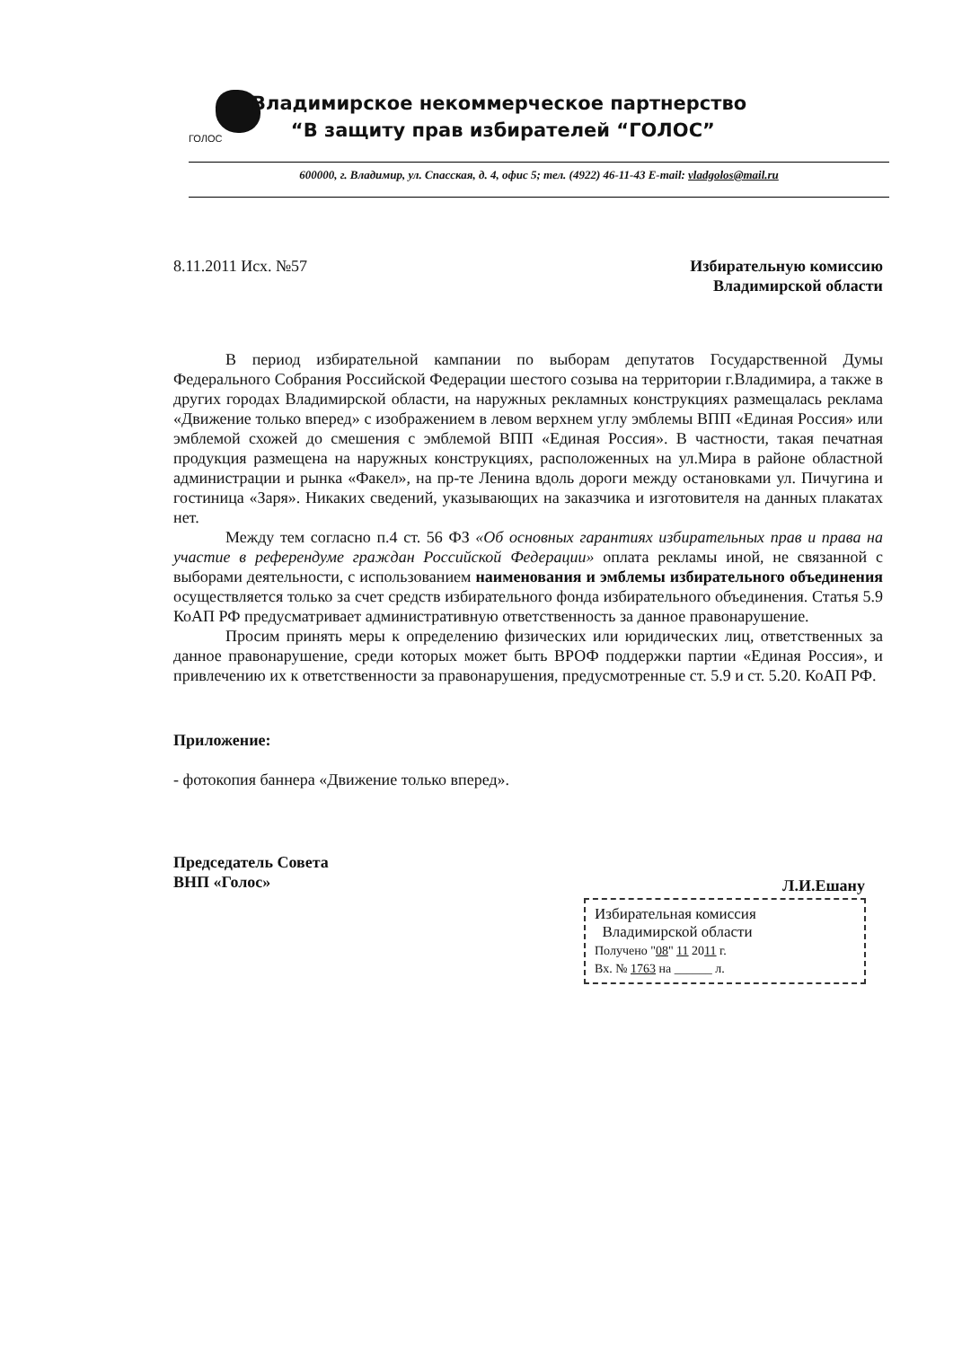ГОЛОС
Владимирское некоммерческое партнерство
“В защиту прав избирателей “ГОЛОС”
600000, г. Владимир, ул. Спасская, д. 4, офис 5; тел. (4922) 46-11-43 E-mail: vladgolos@mail.ru
8.11.2011 Исх. №57 Избирательную комиссию
Владимирской области
В период избирательной кампании по выборам депутатов Государственной Думы Федерального Собрания Российской Федерации шестого созыва на территории г.Владимира, а также в других городах Владимирской области, на наружных рекламных конструкциях размещалась реклама «Движение только вперед» с изображением в левом верхнем углу эмблемы ВПП «Единая Россия» или эмблемой схожей до смешения с эмблемой ВПП «Единая Россия». В частности, такая печатная продукция размещена на наружных конструкциях, расположенных на ул.Мира в районе областной администрации и рынка «Факел», на пр-те Ленина вдоль дороги между остановками ул. Пичугина и гостиница «Заря». Никаких сведений, указывающих на заказчика и изготовителя на данных плакатах нет.
Между тем согласно п.4 ст. 56 ФЗ «Об основных гарантиях избирательных прав и права на участие в референдуме граждан Российской Федерации» оплата рекламы иной, не связанной с выборами деятельности, с использованием наименования и эмблемы избирательного объединения осуществляется только за счет средств избирательного фонда избирательного объединения. Статья 5.9 КоАП РФ предусматривает административную ответственность за данное правонарушение.
Просим принять меры к определению физических или юридических лиц, ответственных за данное правонарушение, среди которых может быть ВРОФ поддержки партии «Единая Россия», и привлечению их к ответственности за правонарушения, предусмотренные ст. 5.9 и ст. 5.20. КоАП РФ.
Приложение:
- фотокопия баннера «Движение только вперед».
Председатель Совета
ВНП «Голос» Л.И.Ешану
Избирательная комиссия
Владимирской области
Получено "08" 11 2011 г.
Вх. № 1763 на ______ л.